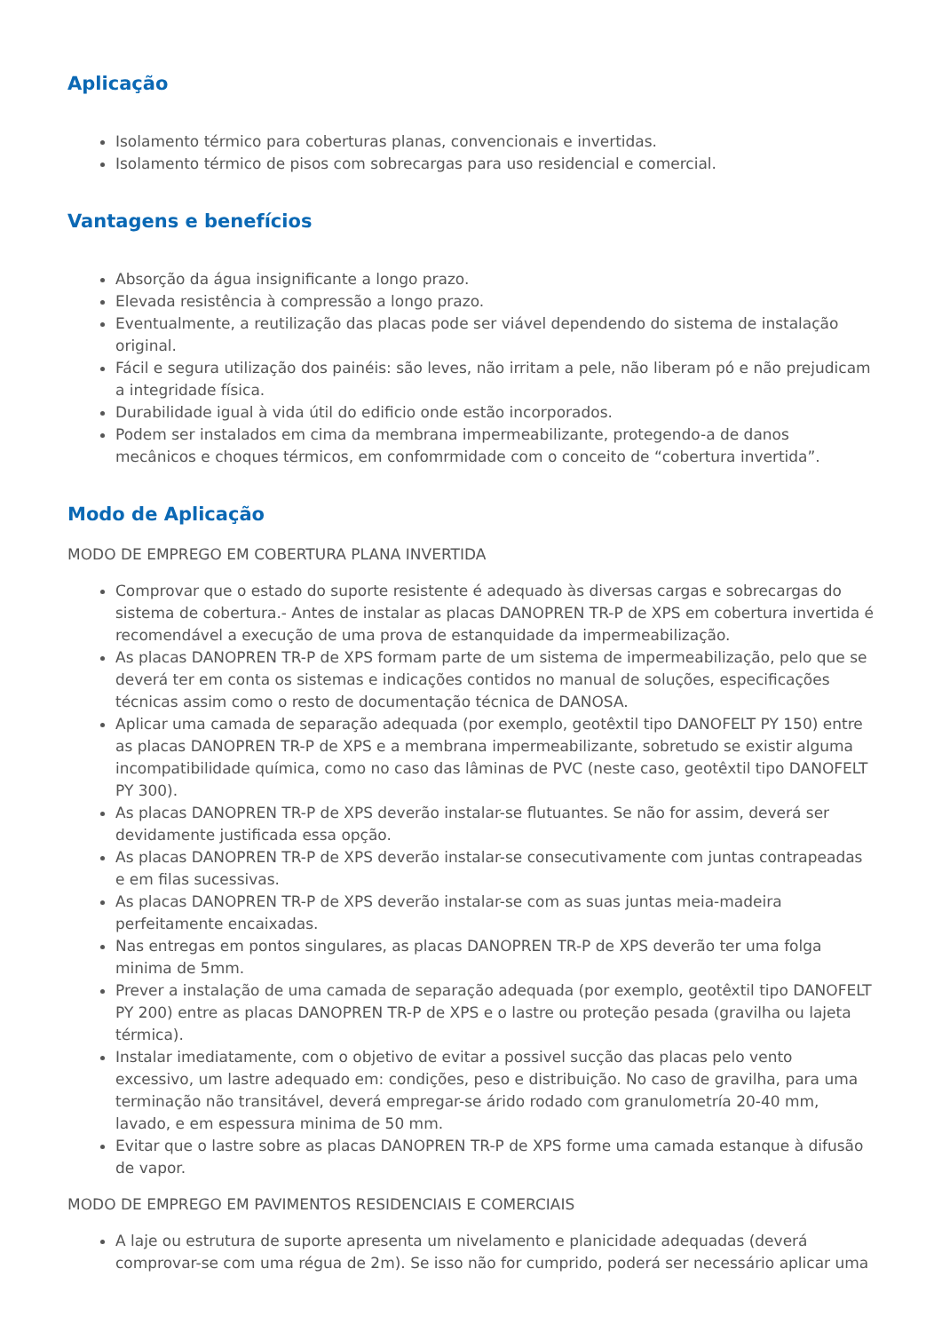Aplicação
Isolamento térmico para coberturas planas, convencionais e invertidas.
Isolamento térmico de pisos com sobrecargas para uso residencial e comercial.
Vantagens e benefícios
Absorção da água insignificante a longo prazo.
Elevada resistência à compressão a longo prazo.
Eventualmente, a reutilização das placas pode ser viável dependendo do sistema de instalação original.
Fácil e segura utilização dos painéis: são leves, não irritam a pele, não liberam pó e não prejudicam a integridade física.
Durabilidade igual à vida útil do edificio onde estão incorporados.
Podem ser instalados em cima da membrana impermeabilizante, protegendo-a de danos mecânicos e choques térmicos, em confomrmidade com o conceito de “cobertura invertida”.
Modo de Aplicação
MODO DE EMPREGO EM COBERTURA PLANA INVERTIDA
Comprovar que o estado do suporte resistente é adequado às diversas cargas e sobrecargas do sistema de cobertura.- Antes de instalar as placas DANOPREN TR-P de XPS em cobertura invertida é recomendável a execução de uma prova de estanquidade da impermeabilização.
As placas DANOPREN TR-P de XPS formam parte de um sistema de impermeabilização, pelo que se deverá ter em conta os sistemas e indicações contidos no manual de soluções, especificações técnicas assim como o resto de documentação técnica de DANOSA.
Aplicar uma camada de separação adequada (por exemplo, geotêxtil tipo DANOFELT PY 150) entre as placas DANOPREN TR-P de XPS e a membrana impermeabilizante, sobretudo se existir alguma incompatibilidade química, como no caso das lâminas de PVC (neste caso, geotêxtil tipo DANOFELT PY 300).
As placas DANOPREN TR-P de XPS deverão instalar-se flutuantes. Se não for assim, deverá ser devidamente justificada essa opção.
As placas DANOPREN TR-P de XPS deverão instalar-se consecutivamente com juntas contrapeadas e em filas sucessivas.
As placas DANOPREN TR-P de XPS deverão instalar-se com as suas juntas meia-madeira perfeitamente encaixadas.
Nas entregas em pontos singulares, as placas DANOPREN TR-P de XPS deverão ter uma folga minima de 5mm.
Prever a instalação de uma camada de separação adequada (por exemplo, geotêxtil tipo DANOFELT PY 200) entre as placas DANOPREN TR-P de XPS e o lastre ou proteção pesada (gravilha ou lajeta térmica).
Instalar imediatamente, com o objetivo de evitar a possivel sucção das placas pelo vento excessivo, um lastre adequado em: condições, peso e distribuição. No caso de gravilha, para uma terminação não transitável, deverá empregar-se árido rodado com granulometría 20-40 mm, lavado, e em espessura minima de 50 mm.
Evitar que o lastre sobre as placas DANOPREN TR-P de XPS forme uma camada estanque à difusão de vapor.
MODO DE EMPREGO EM PAVIMENTOS RESIDENCIAIS E COMERCIAIS
A laje ou estrutura de suporte apresenta um nivelamento e planicidade adequadas (deverá comprovar-se com uma régua de 2m). Se isso não for cumprido, poderá ser necessário aplicar uma